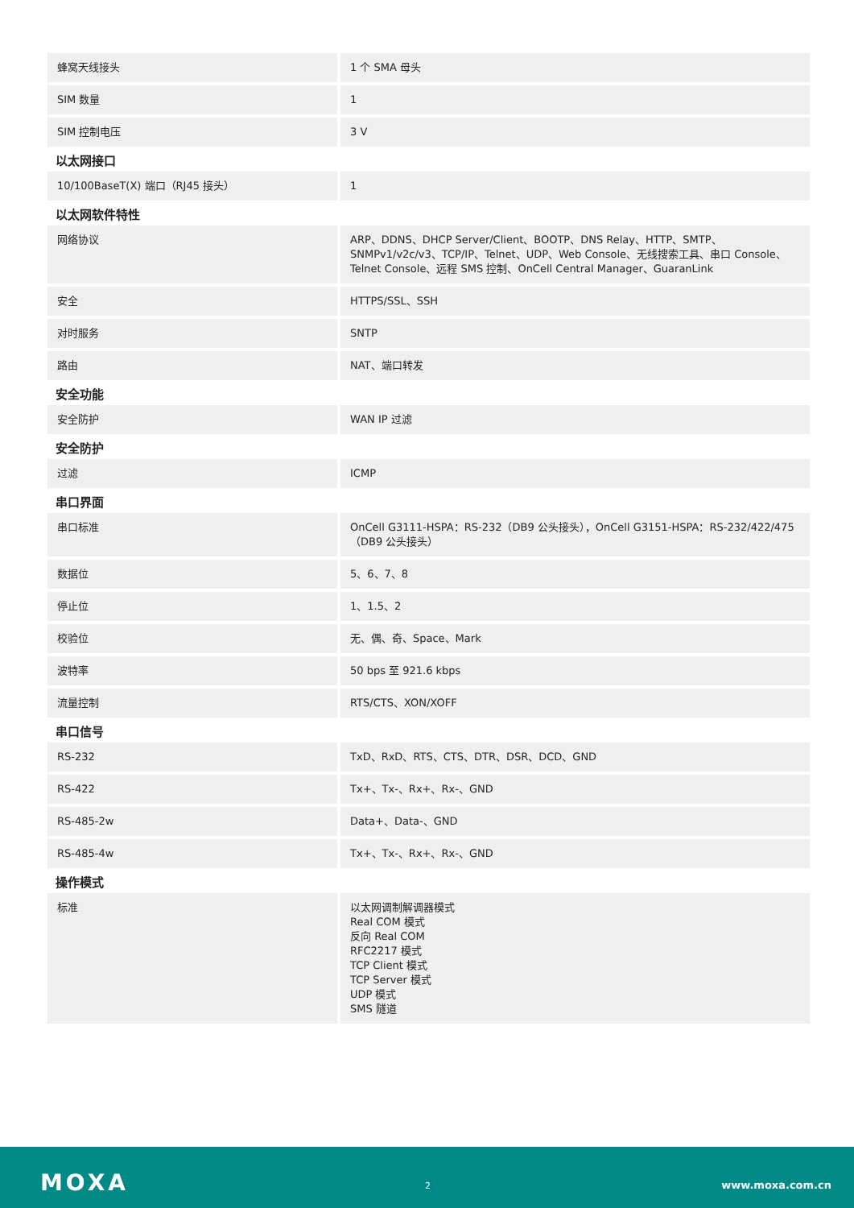| 蜂窝天线接头 | 1 个 SMA 母头 |
| SIM 数量 | 1 |
| SIM 控制电压 | 3 V |
以太网接口
| 10/100BaseT(X) 端口（RJ45 接头） | 1 |
以太网软件特性
| 网络协议 | ARP、DDNS、DHCP Server/Client、BOOTP、DNS Relay、HTTP、SMTP、SNMPv1/v2c/v3、TCP/IP、Telnet、UDP、Web Console、无线搜索工具、串口 Console、Telnet Console、远程 SMS 控制、OnCell Central Manager、GuaranLink |
| 安全 | HTTPS/SSL、SSH |
| 对时服务 | SNTP |
| 路由 | NAT、端口转发 |
安全功能
| 安全防护 | WAN IP 过滤 |
安全防护
| 过滤 | ICMP |
串口界面
| 串口标准 | OnCell G3111-HSPA：RS-232（DB9 公头接头），OnCell G3151-HSPA：RS-232/422/475（DB9 公头接头） |
| 数据位 | 5、6、7、8 |
| 停止位 | 1、1.5、2 |
| 校验位 | 无、偶、奇、Space、Mark |
| 波特率 | 50 bps 至 921.6 kbps |
| 流量控制 | RTS/CTS、XON/XOFF |
串口信号
| RS-232 | TxD、RxD、RTS、CTS、DTR、DSR、DCD、GND |
| RS-422 | Tx+、Tx-、Rx+、Rx-、GND |
| RS-485-2w | Data+、Data-、GND |
| RS-485-4w | Tx+、Tx-、Rx+、Rx-、GND |
操作模式
| 标准 | 以太网调制解调器模式 Real COM 模式 反向 Real COM RFC2217 模式 TCP Client 模式 TCP Server 模式 UDP 模式 SMS 隧道 |
MOXA 2 www.moxa.com.cn